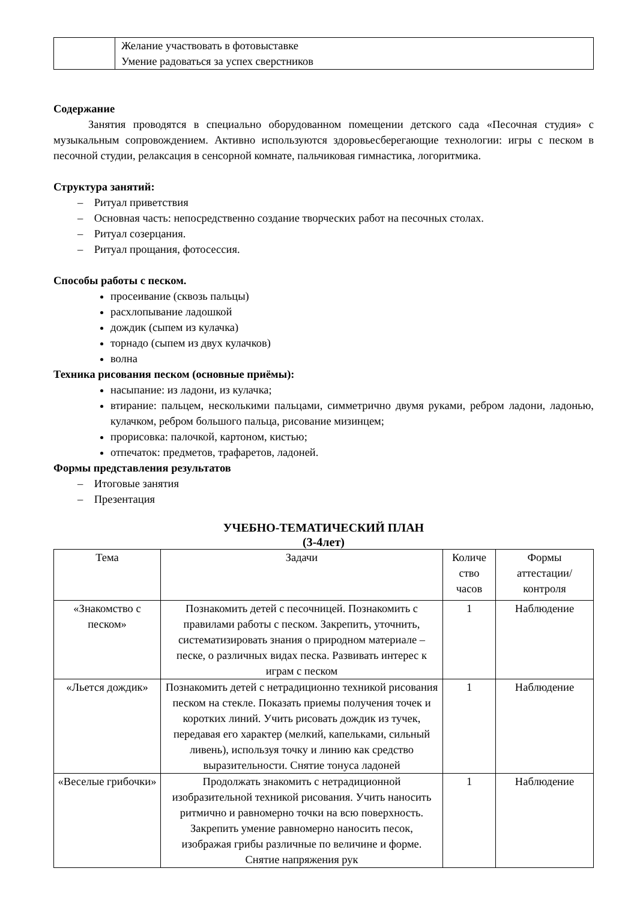| | Желание участвовать в фотовыставке Умение радоваться за успех сверстников |
Содержание
Занятия проводятся в специально оборудованном помещении детского сада «Песочная студия» с музыкальным сопровождением. Активно используются здоровьесберегающие технологии: игры с песком в песочной студии, релаксация в сенсорной комнате, пальчиковая гимнастика, логоритмика.
Структура занятий:
– Ритуал приветствия
– Основная часть: непосредственно создание творческих работ на песочных столах.
– Ритуал созерцания.
– Ритуал прощания, фотосессия.
Способы работы с песком.
просеивание (сквозь пальцы)
расхлопывание ладошкой
дождик (сыпем из кулачка)
торнадо (сыпем из двух кулачков)
волна
Техника рисования песком (основные приёмы):
насыпание: из ладони, из кулачка;
втирание: пальцем, несколькими пальцами, симметрично двумя руками, ребром ладони, ладонью, кулачком, ребром большого пальца, рисование мизинцем;
прорисовка: палочкой, картоном, кистью;
отпечаток: предметов, трафаретов, ладоней.
Формы представления результатов
– Итоговые занятия
– Презентация
УЧЕБНО-ТЕМАТИЧЕСКИЙ ПЛАН
(3-4лет)
| Тема | Задачи | Количе ство часов | Формы аттестации/ контроля |
| --- | --- | --- | --- |
| «Знакомство с песком» | Познакомить детей с песочницей. Познакомить с правилами работы с песком. Закрепить, уточнить, систематизировать знания о природном материале – песке, о различных видах песка. Развивать интерес к играм с песком | 1 | Наблюдение |
| «Льется дождик» | Познакомить детей с нетрадиционно техникой рисования песком на стекле. Показать приемы получения точек и коротких линий. Учить рисовать дождик из тучек, передавая его характер (мелкий, капельками, сильный ливень), используя точку и линию как средство выразительности. Снятие тонуса ладоней | 1 | Наблюдение |
| «Веселые грибочки» | Продолжать знакомить с нетрадиционной изобразительной техникой рисования. Учить наносить ритмично и равномерно точки на всю поверхность. Закрепить умение равномерно наносить песок, изображая грибы различные по величине и форме. Снятие напряжения рук | 1 | Наблюдение |